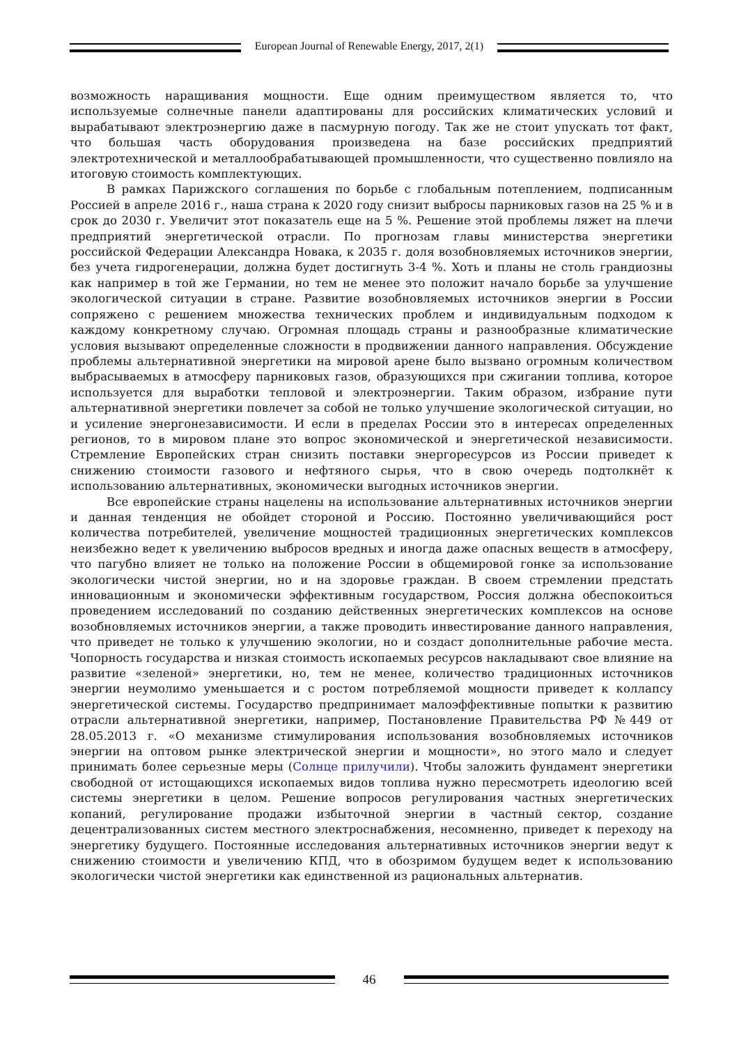European Journal of Renewable Energy, 2017, 2(1)
возможность наращивания мощности. Еще одним преимуществом является то, что используемые солнечные панели адаптированы для российских климатических условий и вырабатывают электроэнергию даже в пасмурную погоду. Так же не стоит упускать тот факт, что большая часть оборудования произведена на базе российских предприятий электротехнической и металлообрабатывающей промышленности, что существенно повлияло на итоговую стоимость комплектующих.
В рамках Парижского соглашения по борьбе с глобальным потеплением, подписанным Россией в апреле 2016 г., наша страна к 2020 году снизит выбросы парниковых газов на 25 % и в срок до 2030 г. Увеличит этот показатель еще на 5 %. Решение этой проблемы ляжет на плечи предприятий энергетической отрасли. По прогнозам главы министерства энергетики российской Федерации Александра Новака, к 2035 г. доля возобновляемых источников энергии, без учета гидрогенерации, должна будет достигнуть 3-4 %. Хоть и планы не столь грандиозны как например в той же Германии, но тем не менее это положит начало борьбе за улучшение экологической ситуации в стране. Развитие возобновляемых источников энергии в России сопряжено с решением множества технических проблем и индивидуальным подходом к каждому конкретному случаю. Огромная площадь страны и разнообразные климатические условия вызывают определенные сложности в продвижении данного направления. Обсуждение проблемы альтернативной энергетики на мировой арене было вызвано огромным количеством выбрасываемых в атмосферу парниковых газов, образующихся при сжигании топлива, которое используется для выработки тепловой и электроэнергии. Таким образом, избрание пути альтернативной энергетики повлечет за собой не только улучшение экологической ситуации, но и усиление энергонезависимости. И если в пределах России это в интересах определенных регионов, то в мировом плане это вопрос экономической и энергетической независимости. Стремление Европейских стран снизить поставки энергоресурсов из России приведет к снижению стоимости газового и нефтяного сырья, что в свою очередь подтолкнёт к использованию альтернативных, экономически выгодных источников энергии.
Все европейские страны нацелены на использование альтернативных источников энергии и данная тенденция не обойдет стороной и Россию. Постоянно увеличивающийся рост количества потребителей, увеличение мощностей традиционных энергетических комплексов неизбежно ведет к увеличению выбросов вредных и иногда даже опасных веществ в атмосферу, что пагубно влияет не только на положение России в общемировой гонке за использование экологически чистой энергии, но и на здоровье граждан. В своем стремлении предстать инновационным и экономически эффективным государством, Россия должна обеспокоиться проведением исследований по созданию действенных энергетических комплексов на основе возобновляемых источников энергии, а также проводить инвестирование данного направления, что приведет не только к улучшению экологии, но и создаст дополнительные рабочие места. Чопорность государства и низкая стоимость ископаемых ресурсов накладывают свое влияние на развитие «зеленой» энергетики, но, тем не менее, количество традиционных источников энергии неумолимо уменьшается и с ростом потребляемой мощности приведет к коллапсу энергетической системы. Государство предпринимает малоэффективные попытки к развитию отрасли альтернативной энергетики, например, Постановление Правительства РФ №449 от 28.05.2013 г. «О механизме стимулирования использования возобновляемых источников энергии на оптовом рынке электрической энергии и мощности», но этого мало и следует принимать более серьезные меры (Солнце прилучили). Чтобы заложить фундамент энергетики свободной от истощающихся ископаемых видов топлива нужно пересмотреть идеологию всей системы энергетики в целом. Решение вопросов регулирования частных энергетических копаний, регулирование продажи избыточной энергии в частный сектор, создание децентрализованных систем местного электроснабжения, несомненно, приведет к переходу на энергетику будущего. Постоянные исследования альтернативных источников энергии ведут к снижению стоимости и увеличению КПД, что в обозримом будущем ведет к использованию экологически чистой энергетики как единственной из рациональных альтернатив.
46